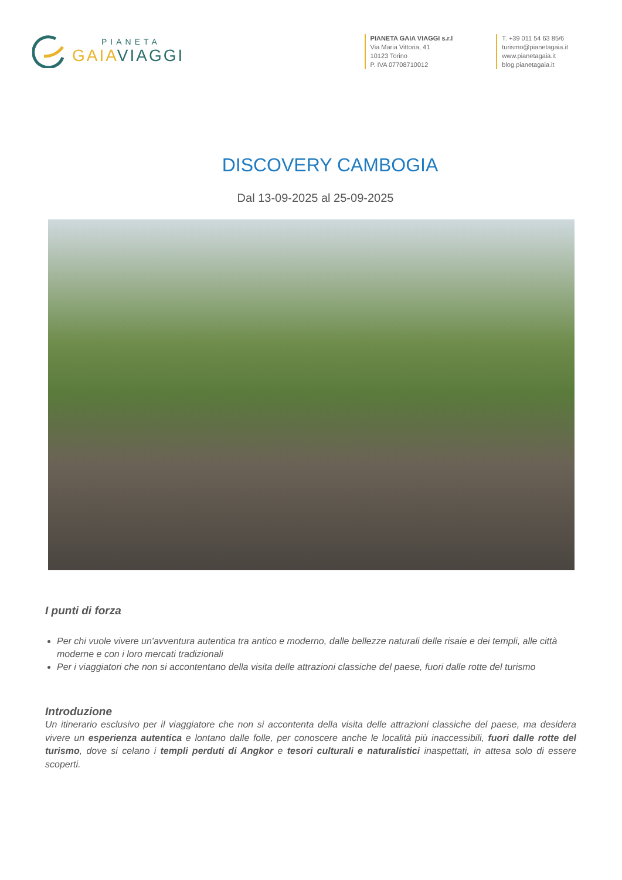PIANETA
GAIA VIAGGI
PIANETA GAIA VIAGGI s.r.l
Via Maria Vittoria, 41
10123 Torino
P. IVA 07708710012
T. +39 011 54 63 85/6
turismo@pianetagaia.it
www.pianetagaia.it
blog.pianetagaia.it
DISCOVERY CAMBOGIA
Dal 13-09-2025 al 25-09-2025
I punti di forza
Per chi vuole vivere un'avventura autentica tra antico e moderno, dalle bellezze naturali delle risaie e dei templi, alle città moderne e con i loro mercati tradizionali
Per i viaggiatori che non si accontentano della visita delle attrazioni classiche del paese, fuori dalle rotte del turismo
Introduzione
Un itinerario esclusivo per il viaggiatore che non si accontenta della visita delle attrazioni classiche del paese, ma desidera vivere un esperienza autentica e lontano dalle folle, per conoscere anche le località più inaccessibili, fuori dalle rotte del turismo, dove si celano i templi perduti di Angkor e tesori culturali e naturalistici inaspettati, in attesa solo di essere scoperti.